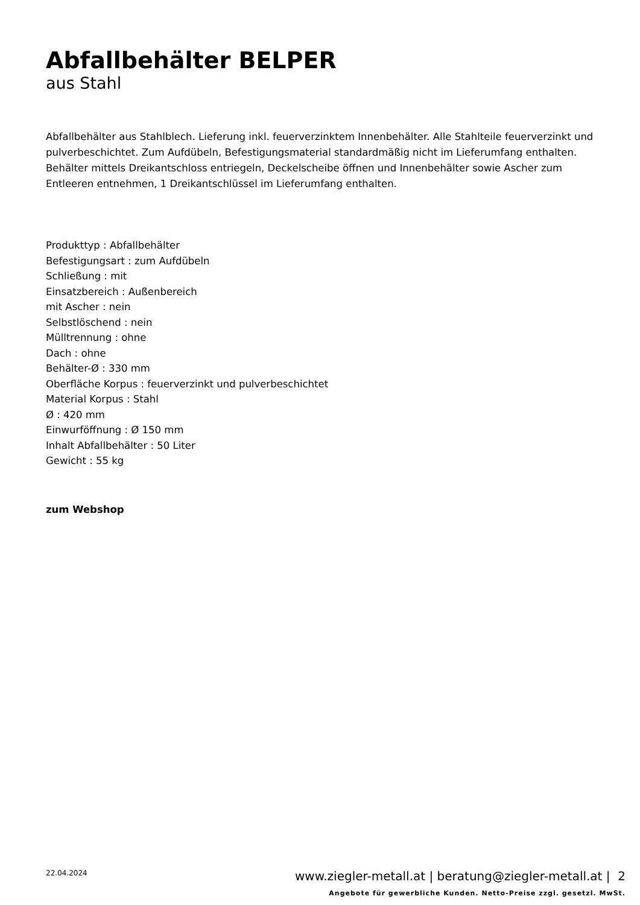Abfallbehälter BELPER
aus Stahl
Abfallbehälter aus Stahlblech. Lieferung inkl. feuerverzinktem Innenbehälter. Alle Stahlteile feuerverzinkt und pulverbeschichtet. Zum Aufdübeln, Befestigungsmaterial standardmäßig nicht im Lieferumfang enthalten. Behälter mittels Dreikantschloss entriegeln, Deckelscheibe öffnen und Innenbehälter sowie Ascher zum Entleeren entnehmen, 1 Dreikantschlüssel im Lieferumfang enthalten.
Produkttyp : Abfallbehälter
Befestigungsart : zum Aufdübeln
Schließung : mit
Einsatzbereich : Außenbereich
mit Ascher : nein
Selbstlöschend : nein
Mülltrennung : ohne
Dach : ohne
Behälter-Ø : 330 mm
Oberfläche Korpus : feuerverzinkt und pulverbeschichtet
Material Korpus : Stahl
Ø : 420 mm
Einwurföffnung : Ø 150 mm
Inhalt Abfallbehälter : 50 Liter
Gewicht : 55 kg
zum Webshop
22.04.2024
www.ziegler-metall.at | beratung@ziegler-metall.at | 2
Angebote für gewerbliche Kunden. Netto-Preise zzgl. gesetzl. MwSt.